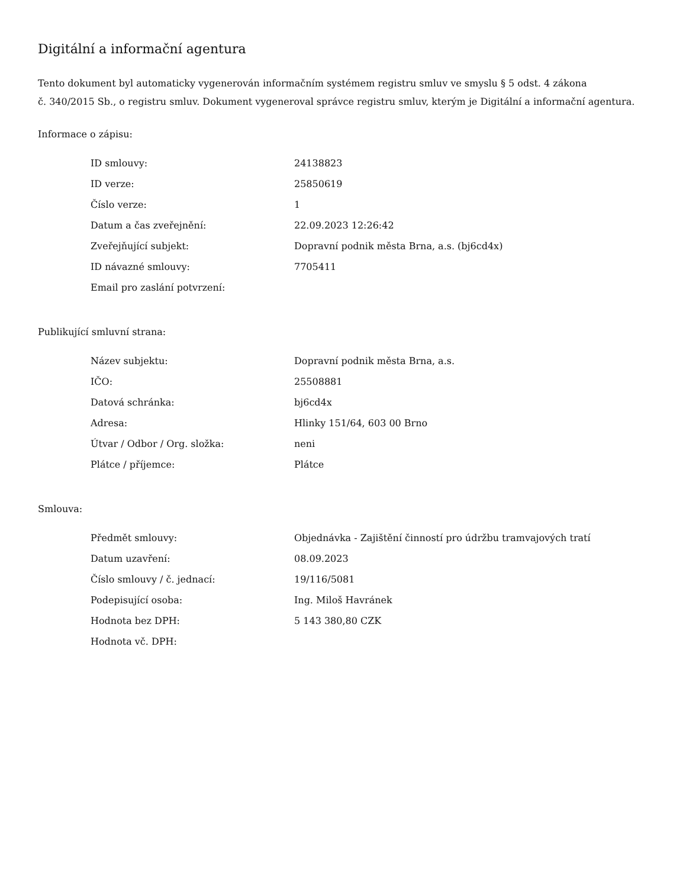Digitální a informační agentura
Tento dokument byl automaticky vygenerován informačním systémem registru smluv ve smyslu § 5 odst. 4 zákona
č. 340/2015 Sb., o registru smluv. Dokument vygeneroval správce registru smluv, kterým je Digitální a informační agentura.
Informace o zápisu:
| ID smlouvy: | 24138823 |
| ID verze: | 25850619 |
| Číslo verze: | 1 |
| Datum a čas zveřejnění: | 22.09.2023 12:26:42 |
| Zveřejňující subjekt: | Dopravní podnik města Brna, a.s. (bj6cd4x) |
| ID návazné smlouvy: | 7705411 |
| Email pro zaslání potvrzení: | |
Publikující smluvní strana:
| Název subjektu: | Dopravní podnik města Brna, a.s. |
| IČO: | 25508881 |
| Datová schránka: | bj6cd4x |
| Adresa: | Hlinky 151/64, 603 00 Brno |
| Útvar / Odbor / Org. složka: | neni |
| Plátce / příjemce: | Plátce |
Smlouva:
| Předmět smlouvy: | Objednávka - Zajištění činností pro údržbu tramvajových tratí |
| Datum uzavření: | 08.09.2023 |
| Číslo smlouvy / č. jednací: | 19/116/5081 |
| Podepisující osoba: | Ing. Miloš Havránek |
| Hodnota bez DPH: | 5 143 380,80 CZK |
| Hodnota vč. DPH: | |